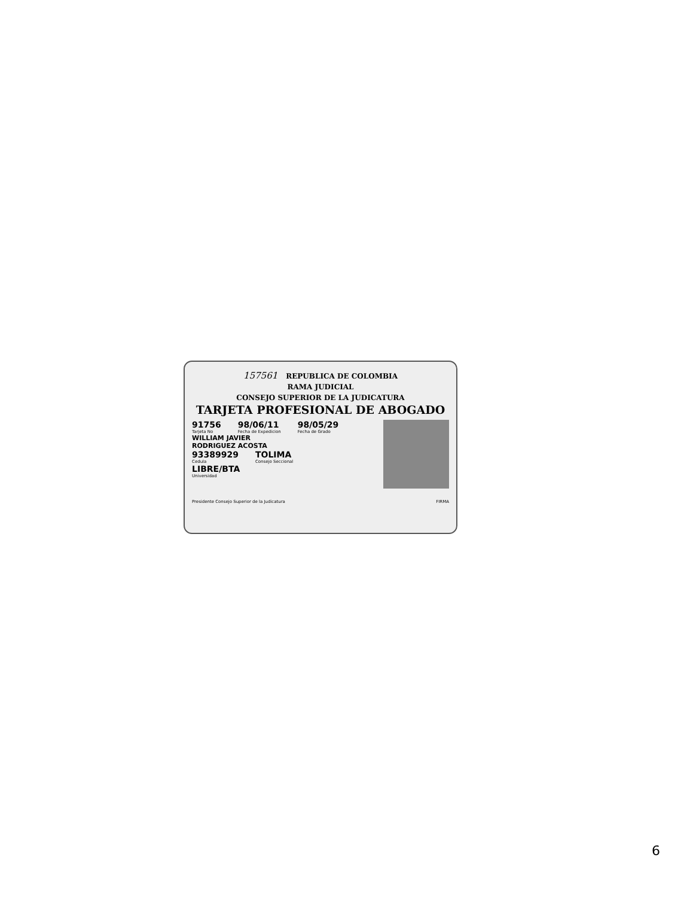157561 REPUBLICA DE COLOMBIA
RAMA JUDICIAL
CONSEJO SUPERIOR DE LA JUDICATURA
TARJETA PROFESIONAL DE ABOGADO
91756 Tarjeta No 98/06/11 Fecha de Expedicion 98/05/29 Fecha de Grado
WILLIAM JAVIER
RODRIGUEZ ACOSTA
93389929 Cedula TOLIMA Consejo Seccional
LIBRE/BTA
Universidad
Presidente Consejo Superior de la Judicatura FIRMA
6